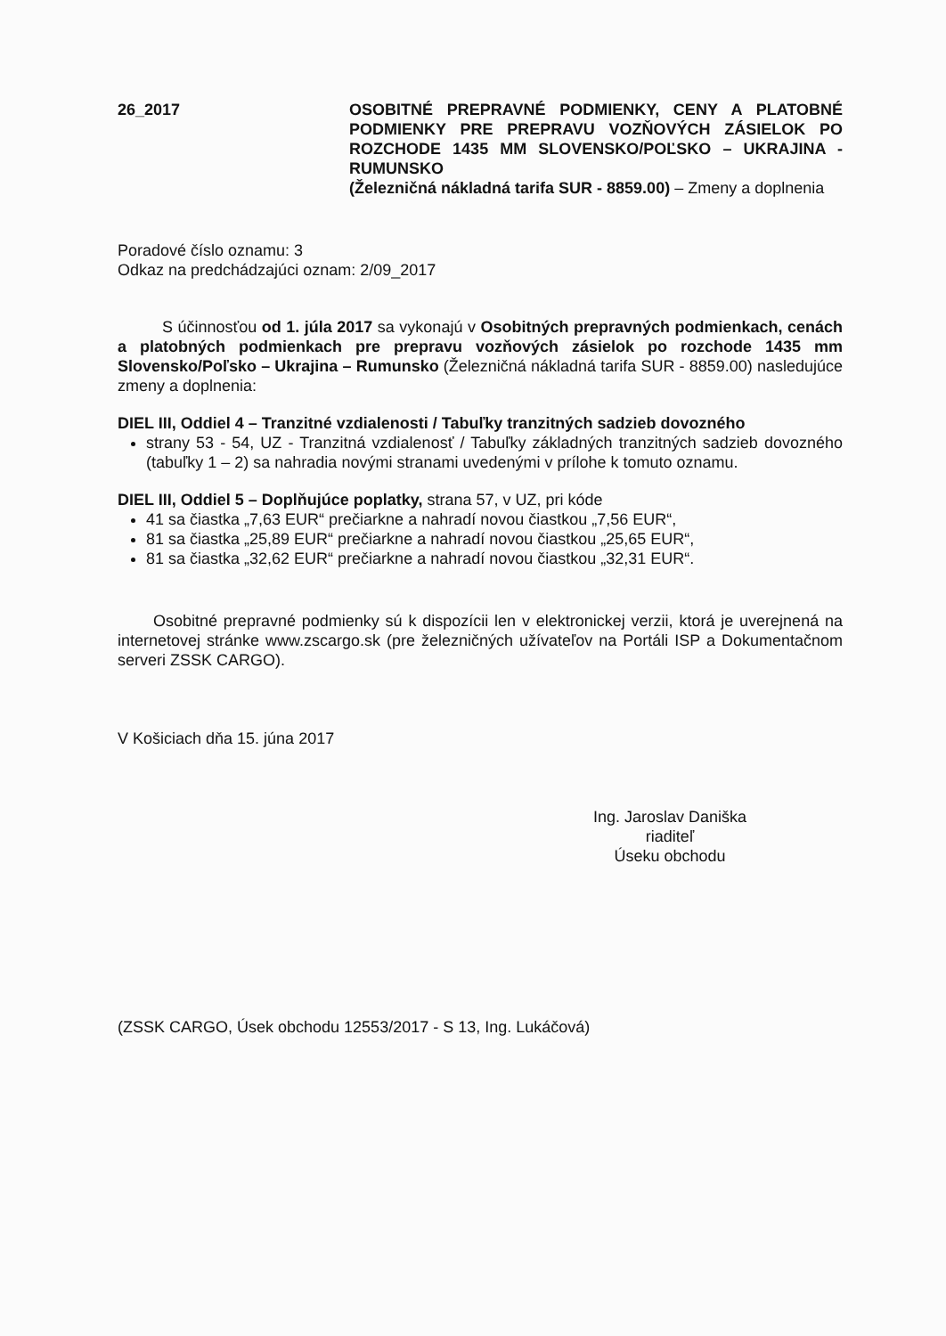26_2017 OSOBITNÉ PREPRAVNÉ PODMIENKY, CENY A PLATOBNÉ PODMIENKY PRE PREPRAVU VOZŇOVÝCH ZÁSIELOK PO ROZCHODE 1435 MM SLOVENSKO/POĽSKO – UKRAJINA - RUMUNSKO
(Železničná nákladná tarifa SUR - 8859.00) – Zmeny a doplnenia
Poradové číslo oznamu: 3
Odkaz na predchádzajúci oznam: 2/09_2017
S účinnosťou od 1. júla 2017 sa vykonajú v Osobitných prepravných podmienkach, cenách a platobných podmienkach pre prepravu vozňových zásielok po rozchode 1435 mm Slovensko/Poľsko – Ukrajina – Rumunsko (Železničná nákladná tarifa SUR - 8859.00) nasledujúce zmeny a doplnenia:
DIEL III, Oddiel 4 – Tranzitné vzdialenosti / Tabuľky tranzitných sadzieb dovozného
strany 53 - 54, UZ - Tranzitná vzdialenosť / Tabuľky základných tranzitných sadzieb dovozného (tabuľky 1 – 2) sa nahradia novými stranami uvedenými v prílohe k tomuto oznamu.
DIEL III, Oddiel 5 – Doplňujúce poplatky, strana 57, v UZ, pri kóde
41 sa čiastka „7,63 EUR“ prečiarkne a nahradí novou čiastkou „7,56 EUR“,
81 sa čiastka „25,89 EUR“ prečiarkne a nahradí novou čiastkou „25,65 EUR“,
81 sa čiastka „32,62 EUR“ prečiarkne a nahradí novou čiastkou „32,31 EUR“.
Osobitné prepravné podmienky sú k dispozícii len v elektronickej verzii, ktorá je uverejnená na internetovej stránke www.zscargo.sk (pre železničných užívateľov na Portáli ISP a Dokumentačnom serveri ZSSK CARGO).
V Košiciach dňa 15. júna 2017
Ing. Jaroslav Daniška
riaditeľ
Úseku obchodu
(ZSSK CARGO, Úsek obchodu 12553/2017 - S 13, Ing. Lukáčová)